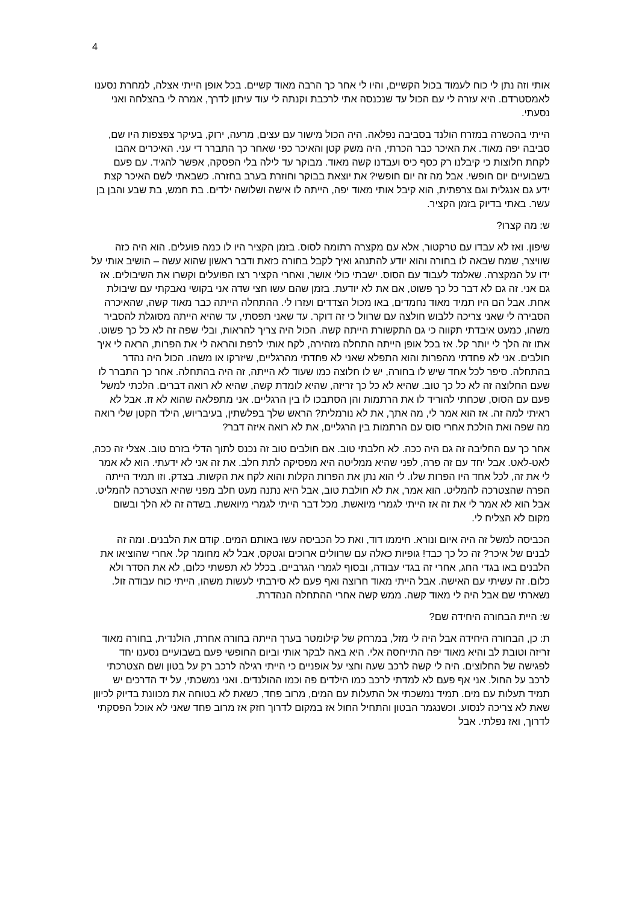4
אותי וזה נתן לי כוח לעמוד בכול הקשיים, והיו לי אחר כך הרבה מאוד קשיים. בכל אופן הייתי אצלה, למחרת נסענו לאמסטרדם. היא עזרה לי עם הכול עד שנכנסה אתי לרכבת וקנתה לי עוד עיתון לדרך, אמרה לי בהצלחה ואני נסעתי.
הייתי בהכשרה במזרח הולנד בסביבה נפלאה. היה הכול מישור עם עצים, מרעה, ירוק, בעיקר צפצפות היו שם, סביבה יפה מאוד. את האיכר כבר הכרתי, היה משק קטן והאיכר כפי שאחר כך התברר די עני. האיכרים אהבו לקחת חלוצות כי קיבלנו רק כסף כיס ועבדנו קשה מאוד. מבוקר עד לילה בלי הפסקה, אפשר להגיד. עם פעם בשבועיים יום חופשי. אבל מה זה יום חופשי? את יוצאת בבוקר וחוזרת בערב בחזרה. כשבאתי לשם האיכר קצת ידע גם אנגלית וגם צרפתית, הוא קיבל אותי מאוד יפה, הייתה לו אישה ושלושה ילדים. בת חמש, בת שבע והבן בן עשר. באתי בדיוק בזמן הקציר.
ש: מה קצרו?
שיפון. ואז לא עבדו עם טרקטור, אלא עם מקצרה רתומה לסוס. בזמן הקציר היו לו כמה פועלים. הוא היה כזה שוויצר, שמח שבאה לו בחורה והוא יודע להתנהג ואיך לקבל בחורה כזאת ודבר ראשון שהוא עשה – הושיב אותי על ידו על המקצרה. שאלמד לעבוד עם הסוס. ישבתי כולי אושר, ואחרי הקציר רצו הפועלים וקשרו את השיבולים. אז גם אני. זה גם לא דבר כל כך פשוט, אם את לא יודעת. בזמן שהם עשו חצי שדה אני בקושי נאבקתי עם שיבולת אחת. אבל הם היו תמיד מאוד נחמדים, באו מכול הצדדים ועזרו לי. ההתחלה הייתה כבר מאוד קשה, שהאיכרה הסבירה לי שאני צריכה ללבוש חולצה עם שרוול כי זה דוקר. עד שאני תפסתי, עד שהיא הייתה מסוגלת להסביר משהו, כמעט איבדתי תקווה כי גם התקשורת הייתה קשה. הכול היה צריך להראות, ובלי שפה זה לא כל כך פשוט. אתו זה הלך לי יותר קל. אז בכל אופן הייתה התחלה מזהירה, לקח אותי לרפת והראה לי את הפרות, הראה לי איך חולבים. אני לא פחדתי מהפרות והוא התפלא שאני לא פחדתי מהרגליים, שיזרקו או משהו. הכול היה נהדר בהתחלה. סיפר לכל אחד שיש לו בחורה, יש לו חלוצה כמו שעוד לא הייתה, זה היה בהתחלה. אחר כך התברר לו שעם החלוצה זה לא כל כך טוב. שהיא לא כל כך זריזה, שהיא לומדת קשה, שהיא לא רואה דברים. הלכתי למשל פעם עם הסוס, שכחתי להוריד לו את הרתמות והן הסתבכו לו בין הרגליים. אני מתפלאה שהוא לא זז. אבל לא ראיתי למה זה. אז הוא אמר לי, מה אתך, את לא נורמלית? הראש שלך בפלשתין, בעיבריוש, הילד הקטן שלי רואה מה שפה ואת הולכת אחרי סוס עם הרתמות בין הרגליים, את לא רואה איזה דבר?
אחר כך עם החליבה זה גם היה ככה. לא חלבתי טוב. אם חולבים טוב זה נכנס לתוך הדלי בזרם טוב. אצלי זה ככה, לאט-לאט. אבל יחד עם זה פרה, לפני שהיא ממליטה היא מפסיקה לתת חלב. את זה אני לא ידעתי. הוא לא אמר לי את זה, לכל אחד היו הפרות שלו. לי הוא נתן את הפרות הקלות והוא לקח את הקשות. בצדק. וזו תמיד הייתה הפרה שהצטרכה להמליט. הוא אמר, את לא חולבת טוב, אבל היא נתנה מעט חלב מפני שהיא הצטרכה להמליט. אבל הוא לא אמר לי את זה אז הייתי לגמרי מיואשת. מכל דבר הייתי לגמרי מיואשת. בשדה זה לא הלך ובשום מקום לא הצליח לי.
הכביסה למשל זה היה איום ונורא. חיממו דוד, ואת כל הכביסה עשו באותם המים. קודם את הלבנים. ומה זה לבנים של איכר? זה כל כך כבד! גופיות כאלה עם שרוולים ארוכים וגטקס, אבל לא מחומר קל. אחרי שהוציאו את הלבנים באו בגדי החג, אחרי זה בגדי עבודה, ובסוף לגמרי הגרביים. בכלל לא תפשתי כלום, לא את הסדר ולא כלום. זה עשיתי עם האישה. אבל הייתי מאוד חרוצה ואף פעם לא סירבתי לעשות משהו, הייתי כוח עבודה זול. נשארתי שם אבל היה לי מאוד קשה. ממש קשה אחרי ההתחלה הנהדרת.
ש: היית הבחורה היחידה שם?
ת: כן, הבחורה היחידה אבל היה לי מזל, במרחק של קילומטר בערך הייתה בחורה אחרת, הולנדית, בחורה מאוד זריזה וטובת לב והיא מאוד יפה התייחסה אלי. היא באה לבקר אותי וביום החופשי פעם בשבועיים נסענו יחד לפגישה של החלוצים. היה לי קשה לרכב שעה וחצי על אופניים כי הייתי רגילה לרכב רק על בטון ושם הצטרכתי לרכב על החול. אני אף פעם לא למדתי לרכב כמו הילדים פה וכמו ההולנדים. ואני נמשכתי, על יד הדרכים יש תמיד תעלות עם מים. תמיד נמשכתי אל התעלות עם המים, מרוב פחד, כשאת לא בטוחה את מכוונת בדיוק לכיוון שאת לא צריכה לנסוע. וכשנגמר הבטון והתחיל החול אז במקום לדרוך חזק אז מרוב פחד שאני לא אוכל הפסקתי לדרוך, ואז נפלתי. אבל